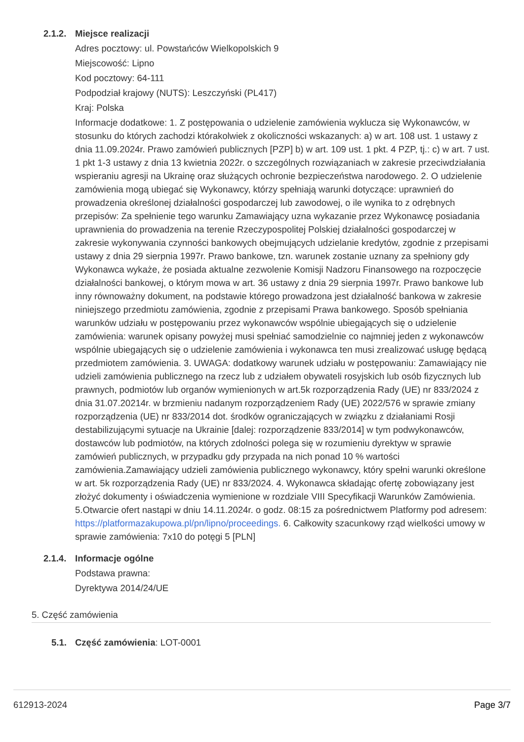2.1.2.
Miejsce realizacji
Adres pocztowy: ul. Powstańców Wielkopolskich 9
Miejscowość: Lipno
Kod pocztowy: 64-111
Podpodział krajowy (NUTS): Leszczyński (PL417)
Kraj: Polska
Informacje dodatkowe: 1. Z postępowania o udzielenie zamówienia wyklucza się Wykonawców, w stosunku do których zachodzi którakolwiek z okoliczności wskazanych: a) w art. 108 ust. 1 ustawy z dnia 11.09.2024r. Prawo zamówień publicznych [PZP] b) w art. 109 ust. 1 pkt. 4 PZP, tj.: c) w art. 7 ust. 1 pkt 1-3 ustawy z dnia 13 kwietnia 2022r. o szczególnych rozwiązaniach w zakresie przeciwdziałania wspieraniu agresji na Ukrainę oraz służących ochronie bezpieczeństwa narodowego. 2. O udzielenie zamówienia mogą ubiegać się Wykonawcy, którzy spełniają warunki dotyczące: uprawnień do prowadzenia określonej działalności gospodarczej lub zawodowej, o ile wynika to z odrębnych przepisów: Za spełnienie tego warunku Zamawiający uzna wykazanie przez Wykonawcę posiadania uprawnienia do prowadzenia na terenie Rzeczypospolitej Polskiej działalności gospodarczej w zakresie wykonywania czynności bankowych obejmujących udzielanie kredytów, zgodnie z przepisami ustawy z dnia 29 sierpnia 1997r. Prawo bankowe, tzn. warunek zostanie uznany za spełniony gdy Wykonawca wykaże, że posiada aktualne zezwolenie Komisji Nadzoru Finansowego na rozpoczęcie działalności bankowej, o którym mowa w art. 36 ustawy z dnia 29 sierpnia 1997r. Prawo bankowe lub inny równoważny dokument, na podstawie którego prowadzona jest działalność bankowa w zakresie niniejszego przedmiotu zamówienia, zgodnie z przepisami Prawa bankowego. Sposób spełniania warunków udziału w postępowaniu przez wykonawców wspólnie ubiegających się o udzielenie zamówienia: warunek opisany powyżej musi spełniać samodzielnie co najmniej jeden z wykonawców wspólnie ubiegających się o udzielenie zamówienia i wykonawca ten musi zrealizować usługę będącą przedmiotem zamówienia. 3. UWAGA: dodatkowy warunek udziału w postępowaniu: Zamawiający nie udzieli zamówienia publicznego na rzecz lub z udziałem obywateli rosyjskich lub osób fizycznych lub prawnych, podmiotów lub organów wymienionych w art.5k rozporządzenia Rady (UE) nr 833/2024 z dnia 31.07.20214r. w brzmieniu nadanym rozporządzeniem Rady (UE) 2022/576 w sprawie zmiany rozporządzenia (UE) nr 833/2014 dot. środków ograniczających w związku z działaniami Rosji destabilizującymi sytuacje na Ukrainie [dalej: rozporządzenie 833/2014] w tym podwykonawców, dostawców lub podmiotów, na których zdolności polega się w rozumieniu dyrektyw w sprawie zamówień publicznych, w przypadku gdy przypada na nich ponad 10 % wartości zamówienia.Zamawiający udzieli zamówienia publicznego wykonawcy, który spełni warunki określone w art. 5k rozporządzenia Rady (UE) nr 833/2024. 4. Wykonawca składając ofertę zobowiązany jest złożyć dokumenty i oświadczenia wymienione w rozdziale VIII Specyfikacji Warunków Zamówienia. 5.Otwarcie ofert nastąpi w dniu 14.11.2024r. o godz. 08:15 za pośrednictwem Platformy pod adresem: https://platformazakupowa.pl/pn/lipno/proceedings. 6. Całkowity szacunkowy rząd wielkości umowy w sprawie zamówienia: 7x10 do potęgi 5 [PLN]
2.1.4.
Informacje ogólne
Podstawa prawna:
Dyrektywa 2014/24/UE
5. Część zamówienia
5.1. Część zamówienia: LOT-0001
612913-2024 Page 3/7